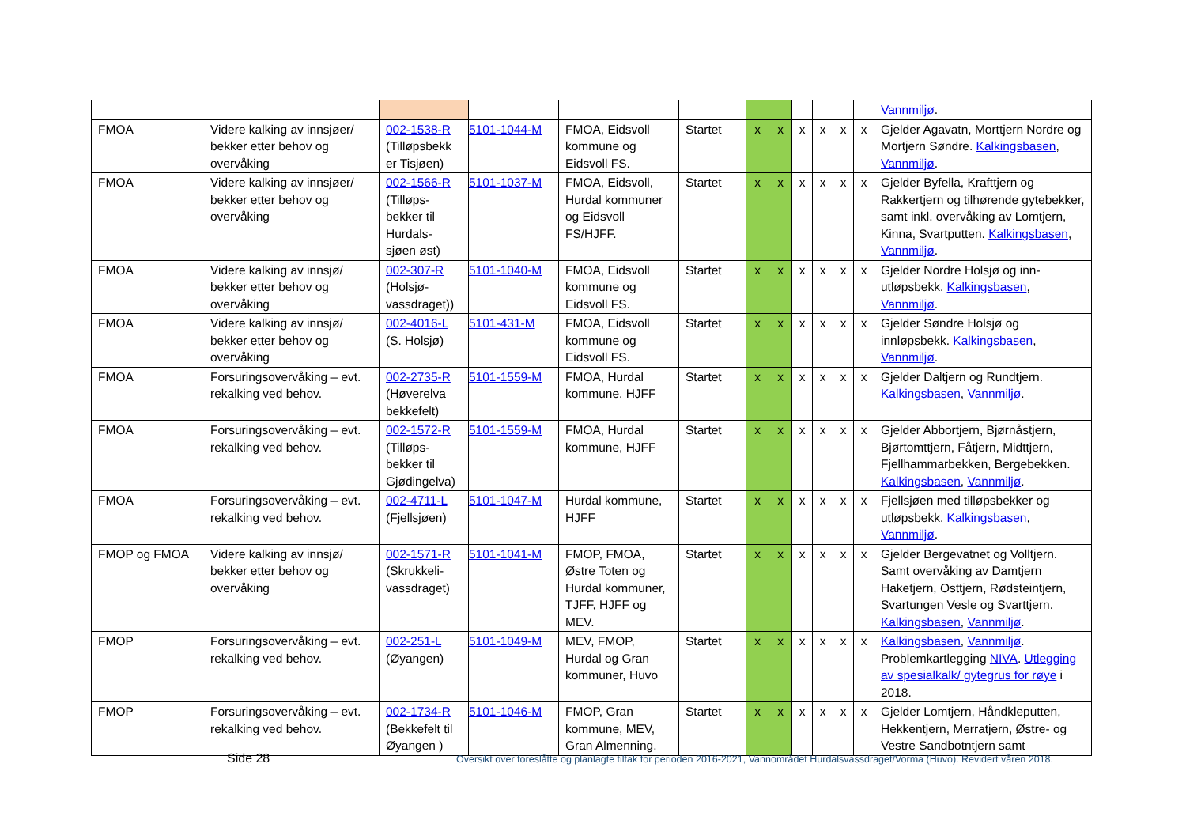| | | | | | | | | | | | | Vannmiljø . |
| FMOA | Videre kalking av innsjøer/ bekker etter behov og overvåking | 002-1538-R (Tilløpsbekk er Tisjøen) | 5101-1044-M | FMOA, Eidsvoll kommune og Eidsvoll FS. | Startet | x | x | x | x | x | x | Gjelder Agavatn, Morttjern Nordre og Mortjern Søndre. Kalkingsbasen , Vannmiljø . |
| FMOA | Videre kalking av innsjøer/ bekker etter behov og overvåking | 002-1566-R (Tilløps-bekker til Hurdals-sjøen øst) | 5101-1037-M | FMOA, Eidsvoll, Hurdal kommuner og Eidsvoll FS/HJFF. | Startet | x | x | x | x | x | x | Gjelder Byfella, Krafttjern og Rakkertjern og tilhørende gytebekker, samt inkl. overvåking av Lomtjern, Kinna, Svartputten. Kalkingsbasen , Vannmiljø . |
| FMOA | Videre kalking av innsjø/ bekker etter behov og overvåking | 002-307-R (Holsjø-vassdraget)) | 5101-1040-M | FMOA, Eidsvoll kommune og Eidsvoll FS. | Startet | x | x | x | x | x | x | Gjelder Nordre Holsjø og inn-utløpsbekk. Kalkingsbasen , Vannmiljø . |
| FMOA | Videre kalking av innsjø/ bekker etter behov og overvåking | 002-4016-L (S. Holsjø) | 5101-431-M | FMOA, Eidsvoll kommune og Eidsvoll FS. | Startet | x | x | x | x | x | x | Gjelder Søndre Holsjø og innløpsbekk. Kalkingsbasen , Vannmiljø . |
| FMOA | Forsuringsovervåking – evt. rekalking ved behov. | 002-2735-R (Høverelva bekkefelt) | 5101-1559-M | FMOA, Hurdal kommune, HJFF | Startet | x | x | x | x | x | x | Gjelder Daltjern og Rundtjern. Kalkingsbasen , Vannmiljø . |
| FMOA | Forsuringsovervåking – evt. rekalking ved behov. | 002-1572-R (Tilløps-bekker til Gjødingelva) | 5101-1559-M | FMOA, Hurdal kommune, HJFF | Startet | x | x | x | x | x | x | Gjelder Abbortjern, Bjørnåstjern, Bjørtomttjern, Fåtjern, Midttjern, Fjellhammarbekken, Bergebekken. Kalkingsbasen , Vannmiljø . |
| FMOA | Forsuringsovervåking – evt. rekalking ved behov. | 002-4711-L (Fjellsjøen) | 5101-1047-M | Hurdal kommune, HJFF | Startet | x | x | x | x | x | x | Fjellsjøen med tilløpsbekker og utløpsbekk. Kalkingsbasen , Vannmiljø . |
| FMOP og FMOA | Videre kalking av innsjø/ bekker etter behov og overvåking | 002-1571-R (Skrukkeli-vassdraget) | 5101-1041-M | FMOP, FMOA, Østre Toten og Hurdal kommuner, TJFF, HJFF og MEV. | Startet | x | x | x | x | x | x | Gjelder Bergevatnet og Volltjern. Samt overvåking av Damtjern Haketjern, Osttjern, Rødsteintjern, Svartungen Vesle og Svarttjern. Kalkingsbasen , Vannmiljø . |
| FMOP | Forsuringsovervåking – evt. rekalking ved behov. | 002-251-L (Øyangen) | 5101-1049-M | MEV, FMOP, Hurdal og Gran kommuner, Huvo | Startet | x | x | x | x | x | x | Kalkingsbasen , Vannmiljø . Problemkartlegging NIVA . Utlegging av spesialkalk/ gytegrus for røye i 2018. |
| FMOP | Forsuringsovervåking – evt. rekalking ved behov. | 002-1734-R (Bekkefelt til Øyangen ) | 5101-1046-M | FMOP, Gran kommune, MEV, Gran Almenning. | Startet | x | x | x | x | x | x | Gjelder Lomtjern, Håndkleputten, Hekkentjern, Merratjern, Østre- og Vestre Sandbotntjern samt |
Side 28
Oversikt over foreslåtte og planlagte tiltak for perioden 2016-2021, Vannområdet Hurdalsvassdraget/Vorma (Huvo). Revidert våren 2018.